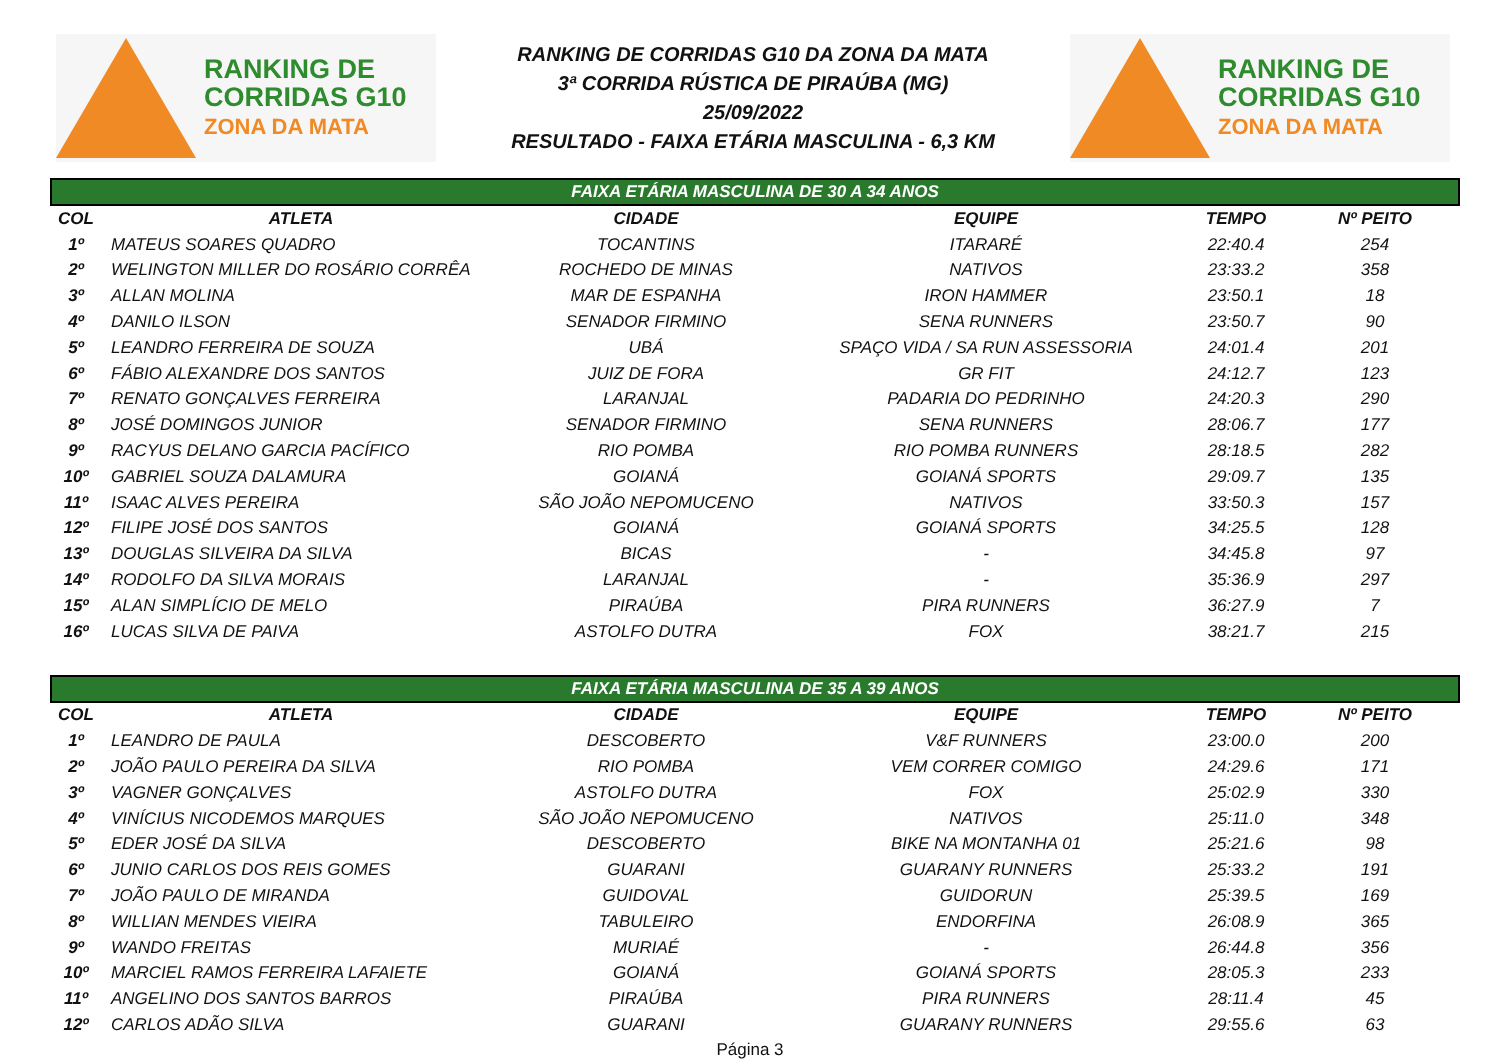RANKING DE
CORRIDAS G10
ZONA DA MATA
RANKING DE CORRIDAS G10 DA ZONA DA MATA
3ª CORRIDA RÚSTICA DE PIRAÚBA (MG)
25/09/2022
RESULTADO - FAIXA ETÁRIA MASCULINA - 6,3 KM
RANKING DE
CORRIDAS G10
ZONA DA MATA
| FAIXA ETÁRIA MASCULINA DE 30 A 34 ANOS | | | | | |
| --- | --- | --- | --- | --- | --- |
| COL | ATLETA | CIDADE | EQUIPE | TEMPO | Nº PEITO |
| 1º | MATEUS SOARES QUADRO | TOCANTINS | ITARARÉ | 22:40.4 | 254 |
| 2º | WELINGTON MILLER DO ROSÁRIO CORRÊA | ROCHEDO DE MINAS | NATIVOS | 23:33.2 | 358 |
| 3º | ALLAN MOLINA | MAR DE ESPANHA | IRON HAMMER | 23:50.1 | 18 |
| 4º | DANILO ILSON | SENADOR FIRMINO | SENA RUNNERS | 23:50.7 | 90 |
| 5º | LEANDRO FERREIRA DE SOUZA | UBÁ | SPAÇO VIDA / SA RUN ASSESSORIA | 24:01.4 | 201 |
| 6º | FÁBIO ALEXANDRE DOS SANTOS | JUIZ DE FORA | GR FIT | 24:12.7 | 123 |
| 7º | RENATO GONÇALVES FERREIRA | LARANJAL | PADARIA DO PEDRINHO | 24:20.3 | 290 |
| 8º | JOSÉ DOMINGOS JUNIOR | SENADOR FIRMINO | SENA RUNNERS | 28:06.7 | 177 |
| 9º | RACYUS DELANO GARCIA PACÍFICO | RIO POMBA | RIO POMBA RUNNERS | 28:18.5 | 282 |
| 10º | GABRIEL SOUZA DALAMURA | GOIANÁ | GOIANÁ SPORTS | 29:09.7 | 135 |
| 11º | ISAAC ALVES PEREIRA | SÃO JOÃO NEPOMUCENO | NATIVOS | 33:50.3 | 157 |
| 12º | FILIPE JOSÉ DOS SANTOS | GOIANÁ | GOIANÁ SPORTS | 34:25.5 | 128 |
| 13º | DOUGLAS SILVEIRA DA SILVA | BICAS | - | 34:45.8 | 97 |
| 14º | RODOLFO DA SILVA MORAIS | LARANJAL | - | 35:36.9 | 297 |
| 15º | ALAN SIMPLÍCIO DE MELO | PIRAÚBA | PIRA RUNNERS | 36:27.9 | 7 |
| 16º | LUCAS SILVA DE PAIVA | ASTOLFO DUTRA | FOX | 38:21.7 | 215 |
| FAIXA ETÁRIA MASCULINA DE 35 A 39 ANOS | | | | | |
| COL | ATLETA | CIDADE | EQUIPE | TEMPO | Nº PEITO |
| 1º | LEANDRO DE PAULA | DESCOBERTO | V&F RUNNERS | 23:00.0 | 200 |
| 2º | JOÃO PAULO PEREIRA DA SILVA | RIO POMBA | VEM CORRER COMIGO | 24:29.6 | 171 |
| 3º | VAGNER GONÇALVES | ASTOLFO DUTRA | FOX | 25:02.9 | 330 |
| 4º | VINÍCIUS NICODEMOS MARQUES | SÃO JOÃO NEPOMUCENO | NATIVOS | 25:11.0 | 348 |
| 5º | EDER JOSÉ DA SILVA | DESCOBERTO | BIKE NA MONTANHA 01 | 25:21.6 | 98 |
| 6º | JUNIO CARLOS DOS REIS GOMES | GUARANI | GUARANY RUNNERS | 25:33.2 | 191 |
| 7º | JOÃO PAULO DE MIRANDA | GUIDOVAL | GUIDORUN | 25:39.5 | 169 |
| 8º | WILLIAN MENDES VIEIRA | TABULEIRO | ENDORFINA | 26:08.9 | 365 |
| 9º | WANDO FREITAS | MURIAÉ | - | 26:44.8 | 356 |
| 10º | MARCIEL RAMOS FERREIRA LAFAIETE | GOIANÁ | GOIANÁ SPORTS | 28:05.3 | 233 |
| 11º | ANGELINO DOS SANTOS BARROS | PIRAÚBA | PIRA RUNNERS | 28:11.4 | 45 |
| 12º | CARLOS ADÃO SILVA | GUARANI | GUARANY RUNNERS | 29:55.6 | 63 |
Página 3